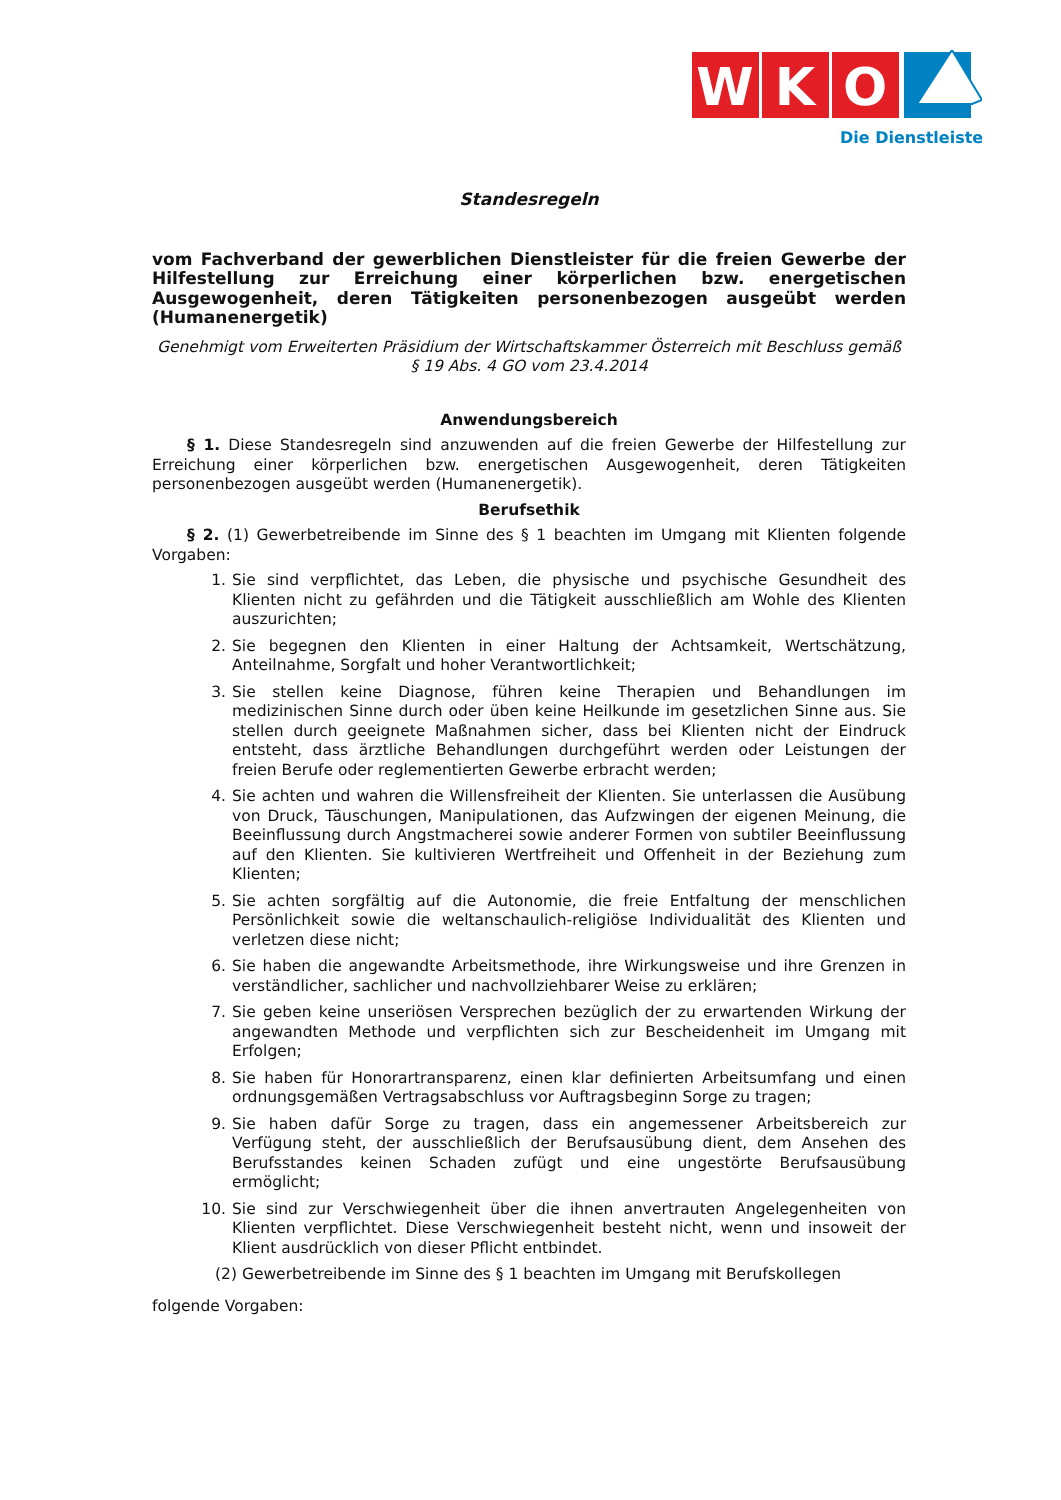W
K
O
Die Dienstleister
Standesregeln
vom Fachverband der gewerblichen Dienstleister für die freien Gewerbe der Hilfestellung zur Erreichung einer körperlichen bzw. energetischen Ausgewogenheit, deren Tätigkeiten personenbezogen ausgeübt werden (Humanenergetik)
Genehmigt vom Erweiterten Präsidium der Wirtschaftskammer Österreich mit Beschluss gemäß § 19 Abs. 4 GO vom 23.4.2014
Anwendungsbereich
§ 1. Diese Standesregeln sind anzuwenden auf die freien Gewerbe der Hilfestellung zur Erreichung einer körperlichen bzw. energetischen Ausgewogenheit, deren Tätigkeiten personenbezogen ausgeübt werden (Humanenergetik).
Berufsethik
§ 2. (1) Gewerbetreibende im Sinne des § 1 beachten im Umgang mit Klienten folgende Vorgaben:
1. Sie sind verpflichtet, das Leben, die physische und psychische Gesundheit des Klienten nicht zu gefährden und die Tätigkeit ausschließlich am Wohle des Klienten auszurichten;
2. Sie begegnen den Klienten in einer Haltung der Achtsamkeit, Wertschätzung, Anteilnahme, Sorgfalt und hoher Verantwortlichkeit;
3. Sie stellen keine Diagnose, führen keine Therapien und Behandlungen im medizinischen Sinne durch oder üben keine Heilkunde im gesetzlichen Sinne aus. Sie stellen durch geeignete Maßnahmen sicher, dass bei Klienten nicht der Eindruck entsteht, dass ärztliche Behandlungen durchgeführt werden oder Leistungen der freien Berufe oder reglementierten Gewerbe erbracht werden;
4. Sie achten und wahren die Willensfreiheit der Klienten. Sie unterlassen die Ausübung von Druck, Täuschungen, Manipulationen, das Aufzwingen der eigenen Meinung, die Beeinflussung durch Angstmacherei sowie anderer Formen von subtiler Beeinflussung auf den Klienten. Sie kultivieren Wertfreiheit und Offenheit in der Beziehung zum Klienten;
5. Sie achten sorgfältig auf die Autonomie, die freie Entfaltung der menschlichen Persönlichkeit sowie die weltanschaulich-religiöse Individualität des Klienten und verletzen diese nicht;
6. Sie haben die angewandte Arbeitsmethode, ihre Wirkungsweise und ihre Grenzen in verständlicher, sachlicher und nachvollziehbarer Weise zu erklären;
7. Sie geben keine unseriösen Versprechen bezüglich der zu erwartenden Wirkung der angewandten Methode und verpflichten sich zur Bescheidenheit im Umgang mit Erfolgen;
8. Sie haben für Honorartransparenz, einen klar definierten Arbeitsumfang und einen ordnungsgemäßen Vertragsabschluss vor Auftragsbeginn Sorge zu tragen;
9. Sie haben dafür Sorge zu tragen, dass ein angemessener Arbeitsbereich zur Verfügung steht, der ausschließlich der Berufsausübung dient, dem Ansehen des Berufsstandes keinen Schaden zufügt und eine ungestörte Berufsausübung ermöglicht;
10. Sie sind zur Verschwiegenheit über die ihnen anvertrauten Angelegenheiten von Klienten verpflichtet. Diese Verschwiegenheit besteht nicht, wenn und insoweit der Klient ausdrücklich von dieser Pflicht entbindet.
(2) Gewerbetreibende im Sinne des § 1 beachten im Umgang mit Berufskollegen
folgende Vorgaben: